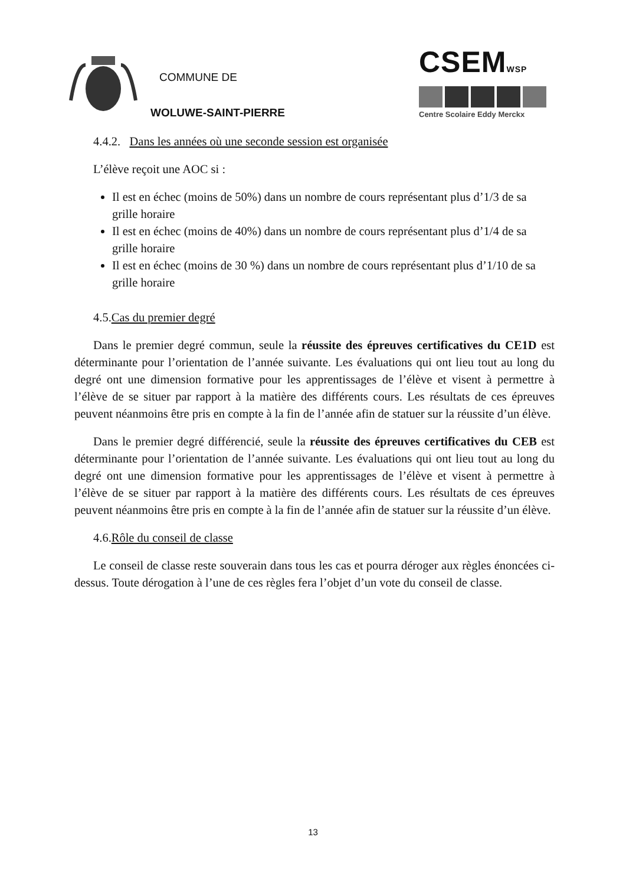COMMUNE DE
WOLUWE-SAINT-PIERRE
CSEMWSP
Centre Scolaire Eddy Merckx
4.4.2. Dans les années où une seconde session est organisée
L’élève reçoit une AOC si :
Il est en échec (moins de 50%) dans un nombre de cours représentant plus d’1/3 de sa grille horaire
Il est en échec (moins de 40%) dans un nombre de cours représentant plus d’1/4 de sa grille horaire
Il est en échec (moins de 30 %) dans un nombre de cours représentant plus d’1/10 de sa grille horaire
4.5.Cas du premier degré
Dans le premier degré commun, seule la réussite des épreuves certificatives du CE1D est déterminante pour l’orientation de l’année suivante. Les évaluations qui ont lieu tout au long du degré ont une dimension formative pour les apprentissages de l’élève et visent à permettre à l’élève de se situer par rapport à la matière des différents cours. Les résultats de ces épreuves peuvent néanmoins être pris en compte à la fin de l’année afin de statuer sur la réussite d’un élève.
Dans le premier degré différencié, seule la réussite des épreuves certificatives du CEB est déterminante pour l’orientation de l’année suivante. Les évaluations qui ont lieu tout au long du degré ont une dimension formative pour les apprentissages de l’élève et visent à permettre à l’élève de se situer par rapport à la matière des différents cours. Les résultats de ces épreuves peuvent néanmoins être pris en compte à la fin de l’année afin de statuer sur la réussite d’un élève.
4.6.Rôle du conseil de classe
Le conseil de classe reste souverain dans tous les cas et pourra déroger aux règles énoncées ci-dessus. Toute dérogation à l’une de ces règles fera l’objet d’un vote du conseil de classe.
13